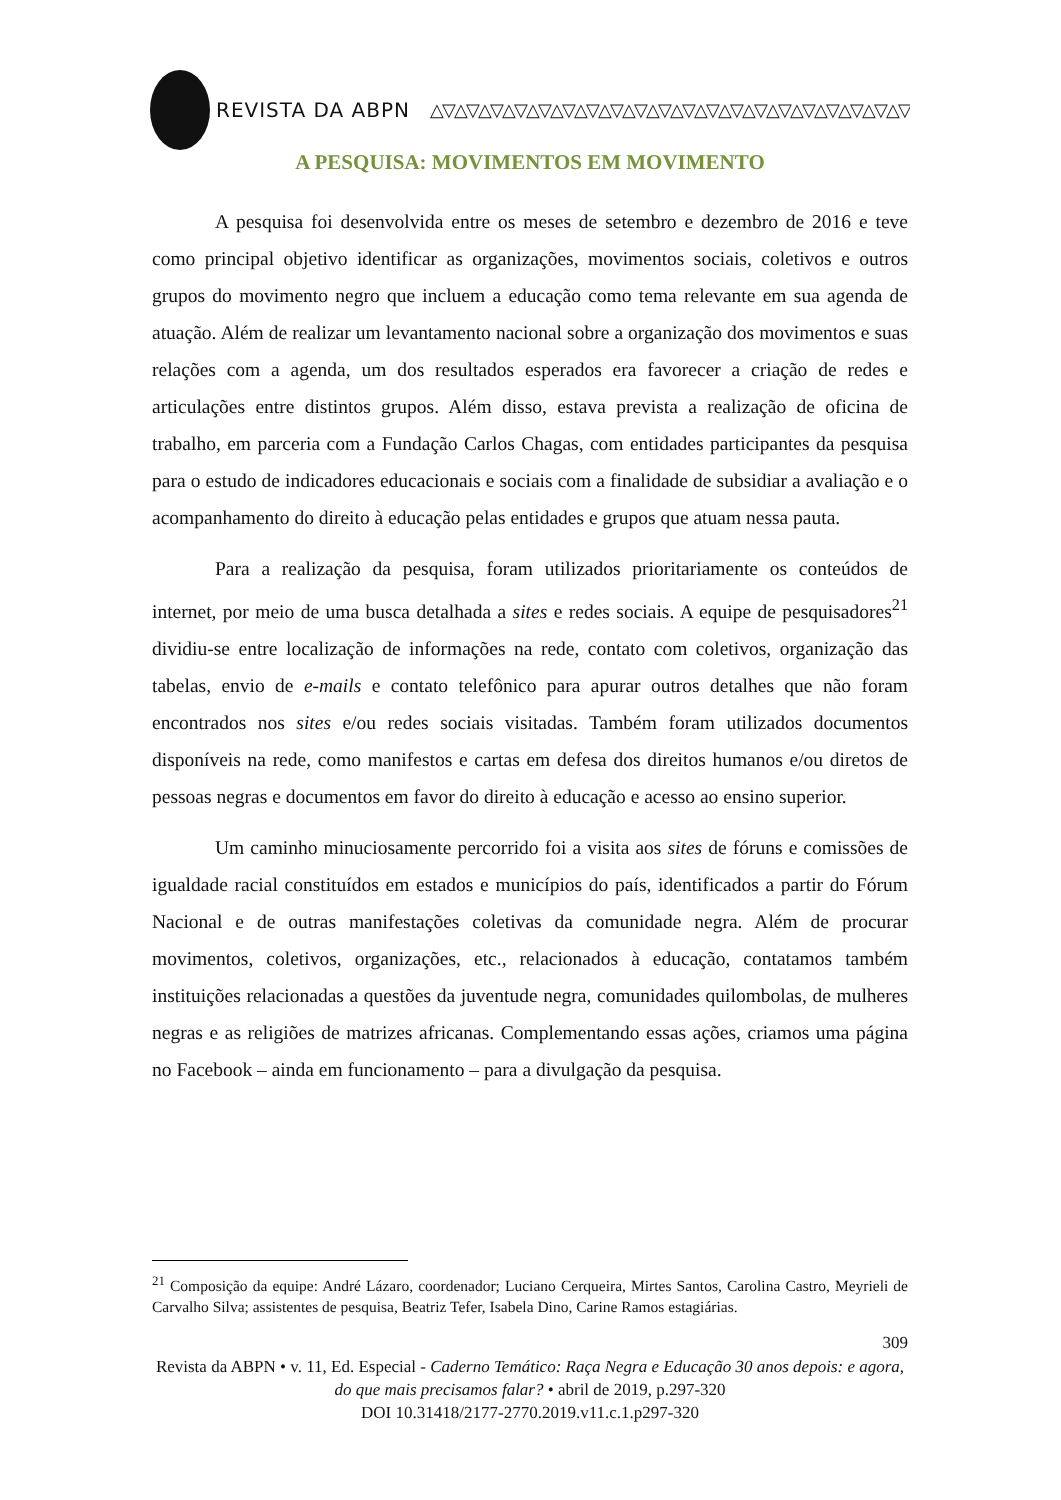REVISTA DA ABPN △▽△▽△▽△▽△▽△▽△▽△▽△▽△▽△▽△▽△▽△▽△▽△▽△▽△▽△▽△▽△▽△▽
A PESQUISA: MOVIMENTOS EM MOVIMENTO
A pesquisa foi desenvolvida entre os meses de setembro e dezembro de 2016 e teve como principal objetivo identificar as organizações, movimentos sociais, coletivos e outros grupos do movimento negro que incluem a educação como tema relevante em sua agenda de atuação. Além de realizar um levantamento nacional sobre a organização dos movimentos e suas relações com a agenda, um dos resultados esperados era favorecer a criação de redes e articulações entre distintos grupos. Além disso, estava prevista a realização de oficina de trabalho, em parceria com a Fundação Carlos Chagas, com entidades participantes da pesquisa para o estudo de indicadores educacionais e sociais com a finalidade de subsidiar a avaliação e o acompanhamento do direito à educação pelas entidades e grupos que atuam nessa pauta.
Para a realização da pesquisa, foram utilizados prioritariamente os conteúdos de internet, por meio de uma busca detalhada a sites e redes sociais. A equipe de pesquisadores<sup>21</sup> dividiu-se entre localização de informações na rede, contato com coletivos, organização das tabelas, envio de e-mails e contato telefônico para apurar outros detalhes que não foram encontrados nos sites e/ou redes sociais visitadas. Também foram utilizados documentos disponíveis na rede, como manifestos e cartas em defesa dos direitos humanos e/ou diretos de pessoas negras e documentos em favor do direito à educação e acesso ao ensino superior.
Um caminho minuciosamente percorrido foi a visita aos sites de fóruns e comissões de igualdade racial constituídos em estados e municípios do país, identificados a partir do Fórum Nacional e de outras manifestações coletivas da comunidade negra. Além de procurar movimentos, coletivos, organizações, etc., relacionados à educação, contatamos também instituições relacionadas a questões da juventude negra, comunidades quilombolas, de mulheres negras e as religiões de matrizes africanas. Complementando essas ações, criamos uma página no Facebook – ainda em funcionamento – para a divulgação da pesquisa.
<sup>21</sup> Composição da equipe: André Lázaro, coordenador; Luciano Cerqueira, Mirtes Santos, Carolina Castro, Meyrieli de Carvalho Silva; assistentes de pesquisa, Beatriz Tefer, Isabela Dino, Carine Ramos estagiárias.
309
Revista da ABPN • v. 11, Ed. Especial - Caderno Temático: Raça Negra e Educação 30 anos depois: e agora, do que mais precisamos falar? • abril de 2019, p.297-320
DOI 10.31418/2177-2770.2019.v11.c.1.p297-320